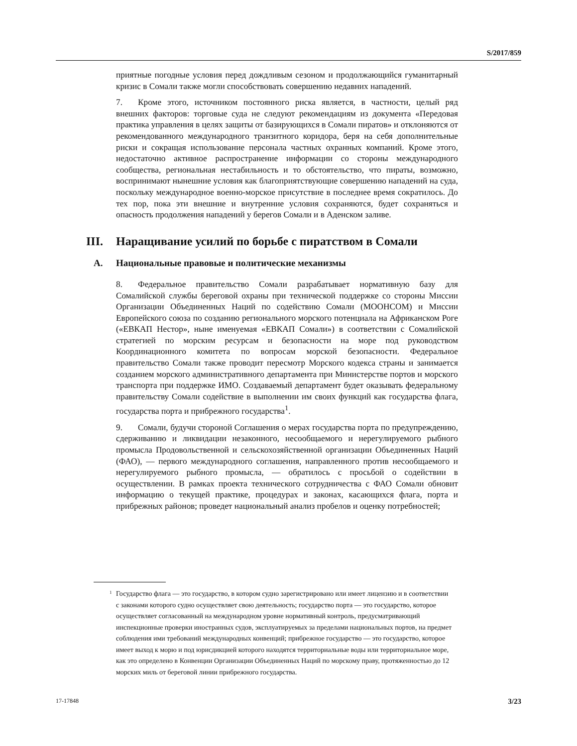S/2017/859
приятные погодные условия перед дождливым сезоном и продолжающийся гуманитарный кризис в Сомали также могли способствовать совершению недавних нападений.
7. Кроме этого, источником постоянного риска является, в частности, целый ряд внешних факторов: торговые суда не следуют рекомендациям из документа «Передовая практика управления в целях защиты от базирующихся в Сомали пиратов» и отклоняются от рекомендованного международного транзитного коридора, беря на себя дополнительные риски и сокращая использование персонала частных охранных компаний. Кроме этого, недостаточно активное распространение информации со стороны международного сообщества, региональная нестабильность и то обстоятельство, что пираты, возможно, воспринимают нынешние условия как благоприятствующие совершению нападений на суда, поскольку международное военно-морское присутствие в последнее время сократилось. До тех пор, пока эти внешние и внутренние условия сохраняются, будет сохраняться и опасность продолжения нападений у берегов Сомали и в Аденском заливе.
III. Наращивание усилий по борьбе с пиратством в Сомали
A. Национальные правовые и политические механизмы
8. Федеральное правительство Сомали разрабатывает нормативную базу для Сомалийской службы береговой охраны при технической поддержке со стороны Миссии Организации Объединенных Наций по содействию Сомали (МООНСОМ) и Миссии Европейского союза по созданию регионального морского потенциала на Африканском Роге («ЕВКАП Нестор», ныне именуемая «ЕВКАП Сомали») в соответствии с Сомалийской стратегией по морским ресурсам и безопасности на море под руководством Координационного комитета по вопросам морской безопасности. Федеральное правительство Сомали также проводит пересмотр Морского кодекса страны и занимается созданием морского административного департамента при Министерстве портов и морского транспорта при поддержке ИМО. Создаваемый департамент будет оказывать федеральному правительству Сомали содействие в выполнении им своих функций как государства флага, государства порта и прибрежного государства<sup>1</sup>.
9. Сомали, будучи стороной Соглашения о мерах государства порта по предупреждению, сдерживанию и ликвидации незаконного, несообщаемого и нерегулируемого рыбного промысла Продовольственной и сельскохозяйственной организации Объединенных Наций (ФАО), — первого международного соглашения, направленного против несообщаемого и нерегулируемого рыбного промысла, — обратилось с просьбой о содействии в осуществлении. В рамках проекта технического сотрудничества с ФАО Сомали обновит информацию о текущей практике, процедурах и законах, касающихся флага, порта и прибрежных районов; проведет национальный анализ пробелов и оценку потребностей;
<sup>1</sup> Государство флага — это государство, в котором судно зарегистрировано или имеет лицензию и в соответствии с законами которого судно осуществляет свою деятельность; государство порта — это государство, которое осуществляет согласованный на международном уровне нормативный контроль, предусматривающий инспекционные проверки иностранных судов, эксплуатируемых за пределами национальных портов, на предмет соблюдения ими требований международных конвенций; прибрежное государство — это государство, которое имеет выход к морю и под юрисдикцией которого находятся территориальные воды или территориальное море, как это определено в Конвенции Организации Объединенных Наций по морскому праву, протяженностью до 12 морских миль от береговой линии прибрежного государства.
17-17848 3/23